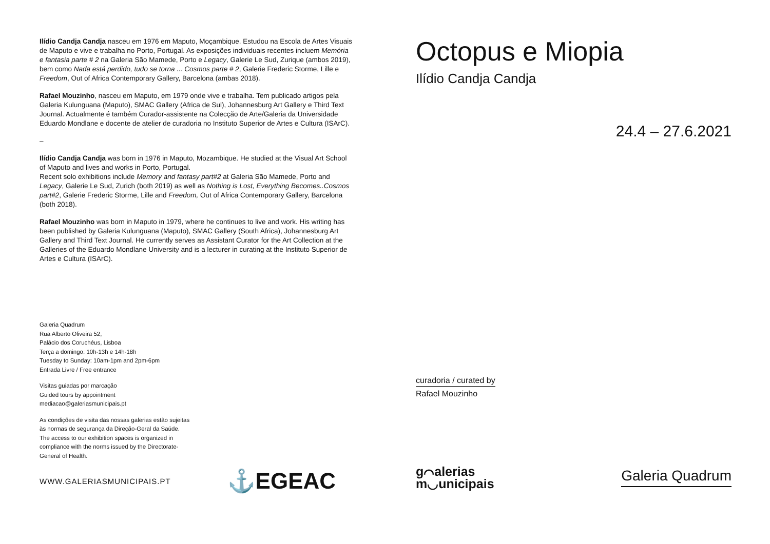Ilídio Candja Candja nasceu em 1976 em Maputo, Moçambique. Estudou na Escola de Artes Visuais de Maputo e vive e trabalha no Porto, Portugal. As exposições individuais recentes incluem Memória e fantasia parte # 2 na Galeria São Mamede, Porto e Legacy, Galerie Le Sud, Zurique (ambos 2019), bem como Nada está perdido, tudo se torna ... Cosmos parte # 2, Galerie Frederic Storme, Lille e Freedom, Out of Africa Contemporary Gallery, Barcelona (ambas 2018).
Rafael Mouzinho, nasceu em Maputo, em 1979 onde vive e trabalha. Tem publicado artigos pela Galeria Kulunguana (Maputo), SMAC Gallery (Africa de Sul), Johannesburg Art Gallery e Third Text Journal. Actualmente é também Curador-assistente na Colecção de Arte/Galeria da Universidade Eduardo Mondlane e docente de atelier de curadoria no Instituto Superior de Artes e Cultura (ISArC).
–
Ilídio Candja Candja was born in 1976 in Maputo, Mozambique. He studied at the Visual Art School of Maputo and lives and works in Porto, Portugal.
Recent solo exhibitions include Memory and fantasy part#2 at Galeria São Mamede, Porto and Legacy, Galerie Le Sud, Zurich (both 2019) as well as Nothing is Lost, Everything Becomes..Cosmos part#2, Galerie Frederic Storme, Lille and Freedom, Out of Africa Contemporary Gallery, Barcelona (both 2018).
Rafael Mouzinho was born in Maputo in 1979, where he continues to live and work. His writing has been published by Galeria Kulunguana (Maputo), SMAC Gallery (South Africa), Johannesburg Art Gallery and Third Text Journal. He currently serves as Assistant Curator for the Art Collection at the Galleries of the Eduardo Mondlane University and is a lecturer in curating at the Instituto Superior de Artes e Cultura (ISArC).
Galeria Quadrum
Rua Alberto Oliveira 52,
Palácio dos Coruchéus, Lisboa
Terça a domingo: 10h-13h e 14h-18h
Tuesday to Sunday: 10am-1pm and 2pm-6pm
Entrada Livre / Free entrance
Visitas guiadas por marcação
Guided tours by appointment
mediacao@galeriasmunicipais.pt
As condições de visita das nossas galerias estão sujeitas às normas de segurança da Direção-Geral da Saúde.
The access to our exhibition spaces is organized in compliance with the norms issued by the Directorate-General of Health.
WWW.GALERIASMUNICIPAIS.PT ⚓EGEAC
Octopus e Miopia
Ilídio Candja Candja
24.4 – 27.6.2021
curadoria / curated by
Rafael Mouzinho
g⌒alerias
m◡unicipais
Galeria Quadrum